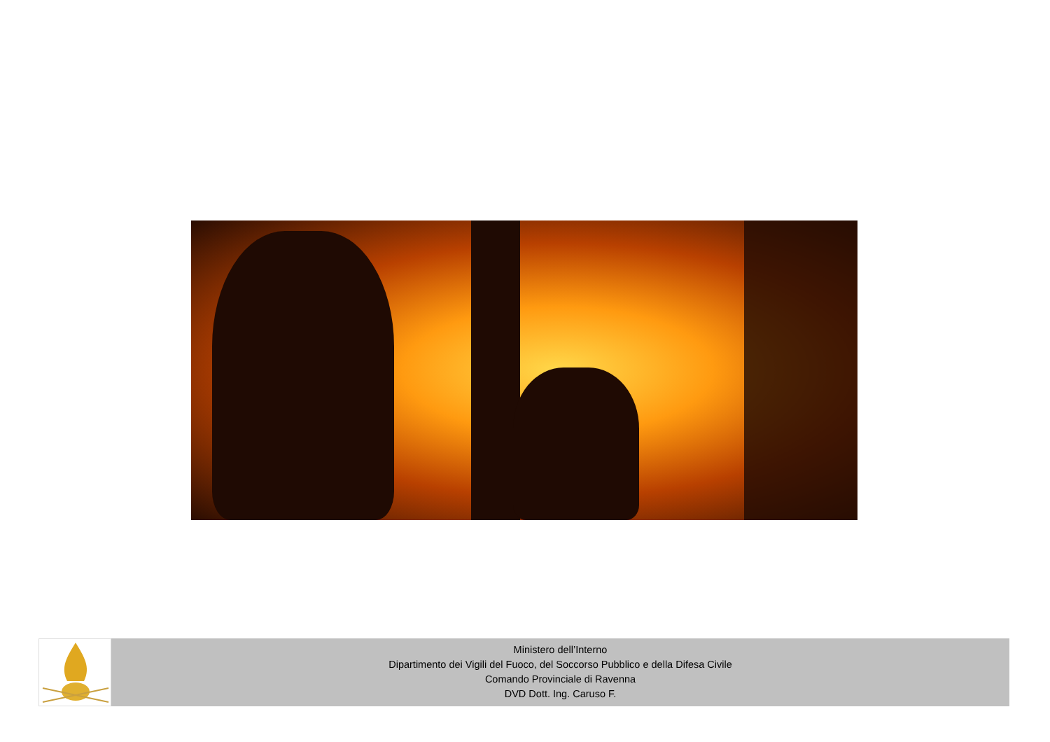Ministero dell’Interno
Dipartimento dei Vigili del Fuoco, del Soccorso Pubblico e della Difesa Civile
Comando Provinciale di Ravenna
DVD Dott. Ing. Caruso F.